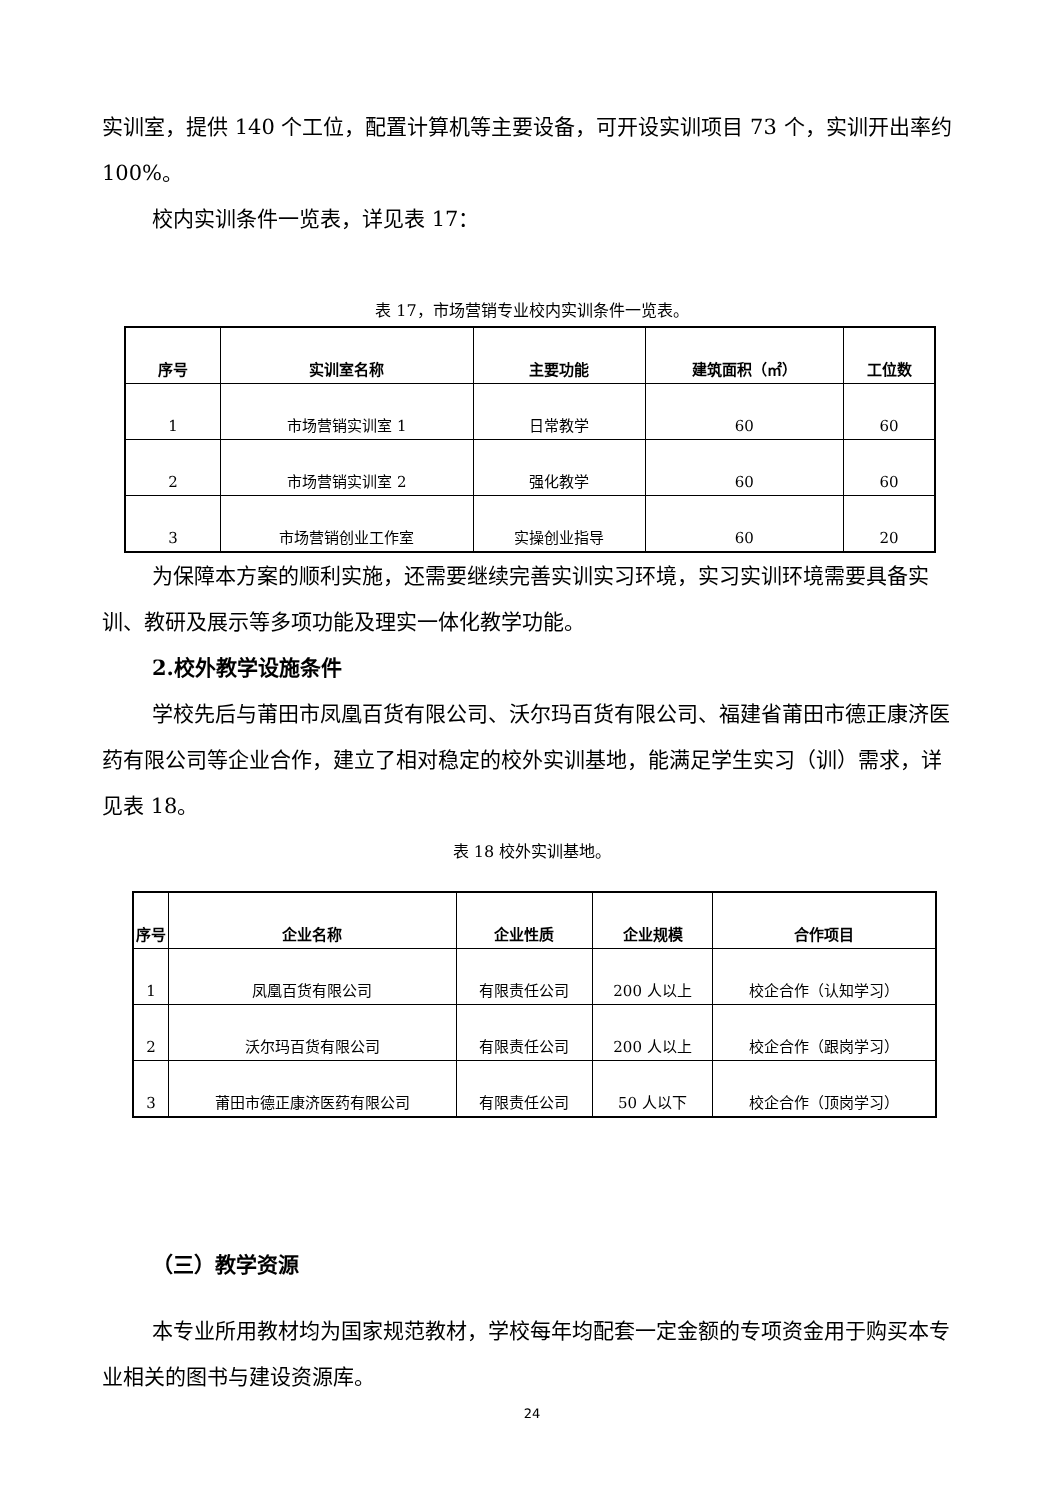实训室，提供 140 个工位，配置计算机等主要设备，可开设实训项目 73 个，实训开出率约 100%。
校内实训条件一览表，详见表 17：
表 17，市场营销专业校内实训条件一览表。
| 序号 | 实训室名称 | 主要功能 | 建筑面积（㎡） | 工位数 |
| --- | --- | --- | --- | --- |
| 1 | 市场营销实训室 1 | 日常教学 | 60 | 60 |
| 2 | 市场营销实训室 2 | 强化教学 | 60 | 60 |
| 3 | 市场营销创业工作室 | 实操创业指导 | 60 | 20 |
为保障本方案的顺利实施，还需要继续完善实训实习环境，实习实训环境需要具备实训、教研及展示等多项功能及理实一体化教学功能。
2.校外教学设施条件
学校先后与莆田市凤凰百货有限公司、沃尔玛百货有限公司、福建省莆田市德正康济医药有限公司等企业合作，建立了相对稳定的校外实训基地，能满足学生实习（训）需求，详见表 18。
表 18 校外实训基地。
| 序号 | 企业名称 | 企业性质 | 企业规模 | 合作项目 |
| --- | --- | --- | --- | --- |
| 1 | 凤凰百货有限公司 | 有限责任公司 | 200 人以上 | 校企合作（认知学习） |
| 2 | 沃尔玛百货有限公司 | 有限责任公司 | 200 人以上 | 校企合作（跟岗学习） |
| 3 | 莆田市德正康济医药有限公司 | 有限责任公司 | 50 人以下 | 校企合作（顶岗学习） |
（三）教学资源
本专业所用教材均为国家规范教材，学校每年均配套一定金额的专项资金用于购买本专业相关的图书与建设资源库。
24